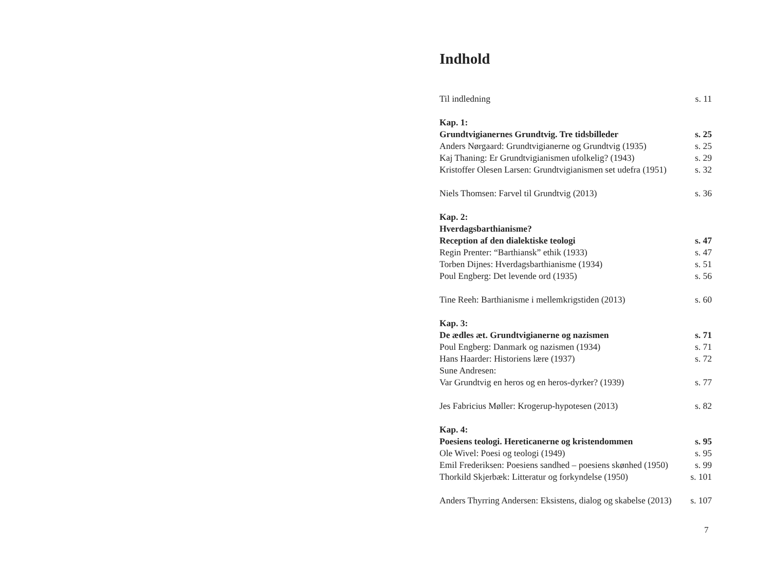Indhold
Til indledning s. 11
Kap. 1:
Grundtvigianernes Grundtvig. Tre tidsbilleder s. 25
Anders Nørgaard: Grundtvigianerne og Grundtvig (1935) s. 25
Kaj Thaning: Er Grundtvigianismen ufolkelig? (1943) s. 29
Kristoffer Olesen Larsen: Grundtvigianismen set udefra (1951) s. 32
Niels Thomsen: Farvel til Grundtvig (2013) s. 36
Kap. 2:
Hverdagsbarthianisme?
Reception af den dialektiske teologi s. 47
Regin Prenter: “Barthiansk” ethik (1933) s. 47
Torben Dijnes: Hverdagsbarthianisme (1934) s. 51
Poul Engberg: Det levende ord (1935) s. 56
Tine Reeh: Barthianisme i mellemkrigstiden (2013) s. 60
Kap. 3:
De ædles æt. Grundtvigianerne og nazismen s. 71
Poul Engberg: Danmark og nazismen (1934) s. 71
Hans Haarder: Historiens lære (1937) s. 72
Sune Andresen:
Var Grundtvig en heros og en heros-dyrker? (1939) s. 77
Jes Fabricius Møller: Krogerup-hypotesen (2013) s. 82
Kap. 4:
Poesiens teologi. Hereticanerne og kristendommen s. 95
Ole Wivel: Poesi og teologi (1949) s. 95
Emil Frederiksen: Poesiens sandhed – poesiens skønhed (1950) s. 99
Thorkild Skjerbæk: Litteratur og forkyndelse (1950) s. 101
Anders Thyrring Andersen: Eksistens, dialog og skabelse (2013) s. 107
7